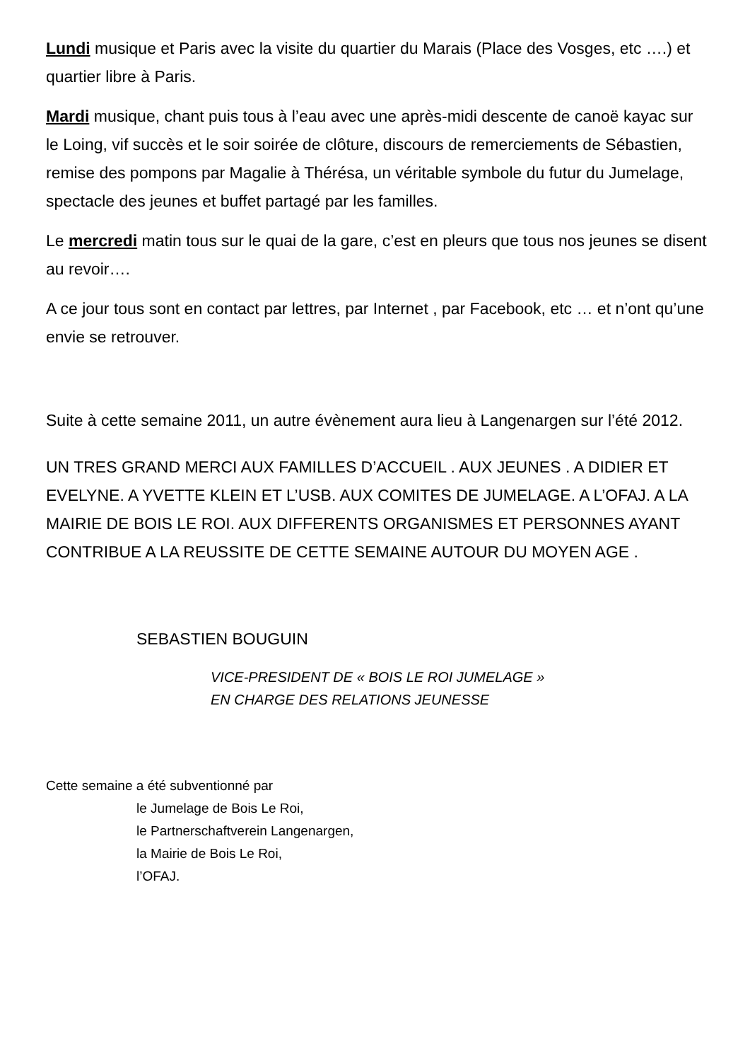Lundi musique et Paris avec la visite du quartier du Marais (Place des Vosges, etc ….) et quartier libre à Paris.
Mardi musique, chant puis tous à l’eau avec une après-midi descente de canoë kayac sur le Loing, vif succès et le soir soirée de clôture, discours de remerciements de Sébastien, remise des pompons par Magalie à Thérésa, un véritable symbole du futur du Jumelage, spectacle des jeunes et buffet partagé par les familles.
Le mercredi matin tous sur le quai de la gare, c’est en pleurs que tous nos jeunes se disent au revoir….
A ce jour tous sont en contact par lettres, par Internet , par Facebook, etc … et n’ont qu’une envie se retrouver.
Suite à cette semaine 2011, un autre évènement aura lieu à Langenargen sur l’été 2012.
UN TRES GRAND MERCI AUX FAMILLES D’ACCUEIL . AUX JEUNES . A DIDIER ET EVELYNE. A YVETTE KLEIN ET L’USB. AUX COMITES DE JUMELAGE. A L’OFAJ. A LA MAIRIE DE BOIS LE ROI. AUX DIFFERENTS ORGANISMES ET PERSONNES AYANT CONTRIBUE A LA REUSSITE DE CETTE SEMAINE AUTOUR DU MOYEN AGE .
SEBASTIEN BOUGUIN
VICE-PRESIDENT DE « BOIS LE ROI JUMELAGE »
EN CHARGE DES RELATIONS JEUNESSE
Cette semaine a été subventionné par
le Jumelage de Bois Le Roi,
le Partnerschaftverein Langenargen,
la Mairie de Bois Le Roi,
l’OFAJ.